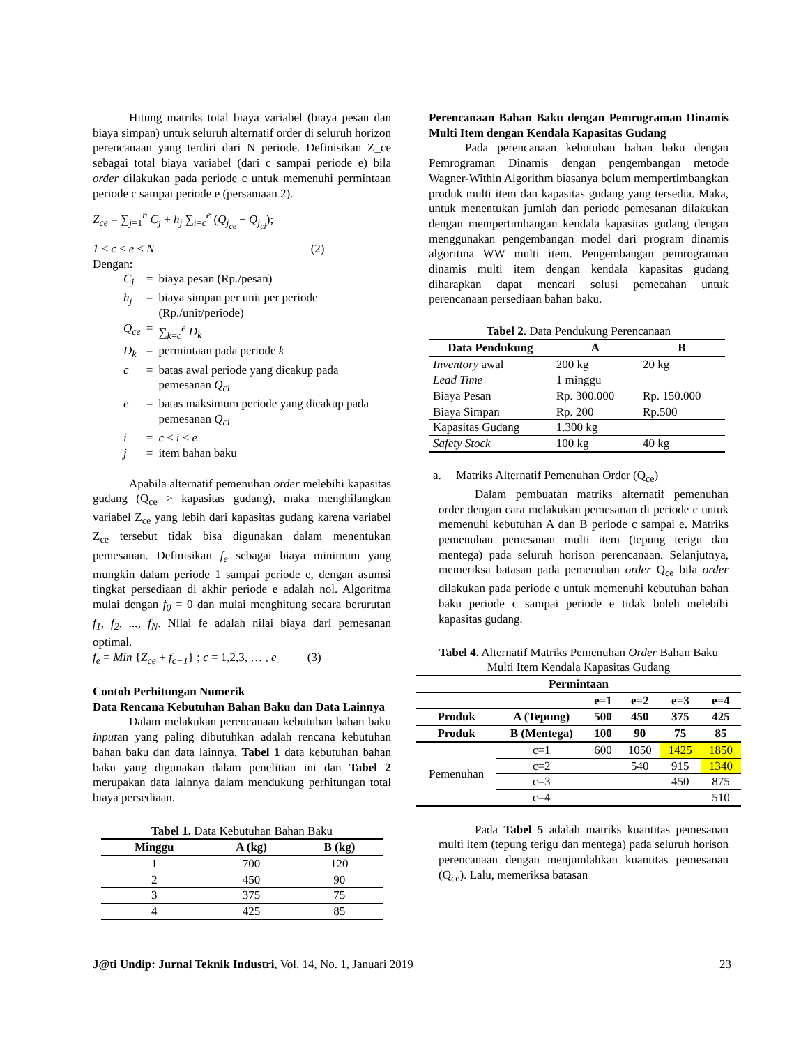Hitung matriks total biaya variabel (biaya pesan dan biaya simpan) untuk seluruh alternatif order di seluruh horizon perencanaan yang terdiri dari N periode. Definisikan Z_ce sebagai total biaya variabel (dari c sampai periode e) bila order dilakukan pada periode c untuk memenuhi permintaan periode c sampai periode e (persamaan 2).
Z<sub>ce</sub> = ∑<sub>j=1</sub><sup>n</sup> C<sub>j</sub> + h<sub>j</sub> ∑<sub>i=c</sub><sup>e</sup> (Q<sub>j<sub>ce</sub></sub> − Q<sub>j<sub>ci</sub></sub>);
1 ≤ c ≤ e ≤ N (2)
Dengan:
| C<sub>j</sub> | = | biaya pesan (Rp./pesan) |
| h<sub>j</sub> | = | biaya simpan per unit per periode (Rp./unit/periode) |
| Q<sub>ce</sub> | = | ∑<sub>k=c</sub><sup>e</sup> D<sub>k</sub> |
| D<sub>k</sub> | = | permintaan pada periode k |
| c | = | batas awal periode yang dicakup pada pemesanan Q<sub>ci</sub> |
| e | = | batas maksimum periode yang dicakup pada pemesanan Q<sub>ci</sub> |
| i | = | c ≤ i ≤ e |
| j | = | item bahan baku |
Apabila alternatif pemenuhan order melebihi kapasitas gudang (Q<sub>ce</sub> > kapasitas gudang), maka menghilangkan variabel Z<sub>ce</sub> yang lebih dari kapasitas gudang karena variabel Z<sub>ce</sub> tersebut tidak bisa digunakan dalam menentukan pemesanan. Definisikan f<sub>e</sub> sebagai biaya minimum yang mungkin dalam periode 1 sampai periode e, dengan asumsi tingkat persediaan di akhir periode e adalah nol. Algoritma mulai dengan f<sub>0</sub> = 0 dan mulai menghitung secara berurutan f<sub>1</sub>, f<sub>2</sub>, ..., f<sub>N</sub>. Nilai fe adalah nilai biaya dari pemesanan optimal.
f<sub>e</sub> = Min {Z<sub>ce</sub> + f<sub>c−1</sub>} ; c = 1,2,3, … , e (3)
Contoh Perhitungan Numerik
Data Rencana Kebutuhan Bahan Baku dan Data Lainnya
Dalam melakukan perencanaan kebutuhan bahan baku inputan yang paling dibutuhkan adalah rencana kebutuhan bahan baku dan data lainnya. Tabel 1 data kebutuhan bahan baku yang digunakan dalam penelitian ini dan Tabel 2 merupakan data lainnya dalam mendukung perhitungan total biaya persediaan.
Tabel 1. Data Kebutuhan Bahan Baku
| Minggu | A (kg) | B (kg) |
| --- | --- | --- |
| 1 | 700 | 120 |
| 2 | 450 | 90 |
| 3 | 375 | 75 |
| 4 | 425 | 85 |
Perencanaan Bahan Baku dengan Pemrograman Dinamis Multi Item dengan Kendala Kapasitas Gudang
Pada perencanaan kebutuhan bahan baku dengan Pemrograman Dinamis dengan pengembangan metode Wagner-Within Algorithm biasanya belum mempertimbangkan produk multi item dan kapasitas gudang yang tersedia. Maka, untuk menentukan jumlah dan periode pemesanan dilakukan dengan mempertimbangan kendala kapasitas gudang dengan menggunakan pengembangan model dari program dinamis algoritma WW multi item. Pengembangan pemrograman dinamis multi item dengan kendala kapasitas gudang diharapkan dapat mencari solusi pemecahan untuk perencanaan persediaan bahan baku.
Tabel 2. Data Pendukung Perencanaan
| Data Pendukung | A | B |
| --- | --- | --- |
| Inventory awal | 200 kg | 20 kg |
| Lead Time | 1 minggu | |
| Biaya Pesan | Rp. 300.000 | Rp. 150.000 |
| Biaya Simpan | Rp. 200 | Rp.500 |
| Kapasitas Gudang | 1.300 kg | |
| Safety Stock | 100 kg | 40 kg |
a. Matriks Alternatif Pemenuhan Order (Q<sub>ce</sub>)
Dalam pembuatan matriks alternatif pemenuhan order dengan cara melakukan pemesanan di periode c untuk memenuhi kebutuhan A dan B periode c sampai e. Matriks pemenuhan pemesanan multi item (tepung terigu dan mentega) pada seluruh horison perencanaan. Selanjutnya, memeriksa batasan pada pemenuhan order Q<sub>ce</sub> bila order dilakukan pada periode c untuk memenuhi kebutuhan bahan baku periode c sampai periode e tidak boleh melebihi kapasitas gudang.
Tabel 4. Alternatif Matriks Pemenuhan Order Bahan Baku Multi Item Kendala Kapasitas Gudang
| Permintaan | | | | | |
| --- | --- | --- | --- | --- | --- |
| | | e=1 | e=2 | e=3 | e=4 |
| Produk | A (Tepung) | 500 | 450 | 375 | 425 |
| Produk | B (Mentega) | 100 | 90 | 75 | 85 |
| Pemenuhan | c=1 | 600 | 1050 | 1425 | 1850 |
| | c=2 | | 540 | 915 | 1340 |
| | c=3 | | | 450 | 875 |
| | c=4 | | | | 510 |
Pada Tabel 5 adalah matriks kuantitas pemesanan multi item (tepung terigu dan mentega) pada seluruh horison perencanaan dengan menjumlahkan kuantitas pemesanan (Q<sub>ce</sub>). Lalu, memeriksa batasan
J@ti Undip: Jurnal Teknik Industri, Vol. 14, No. 1, Januari 2019 23